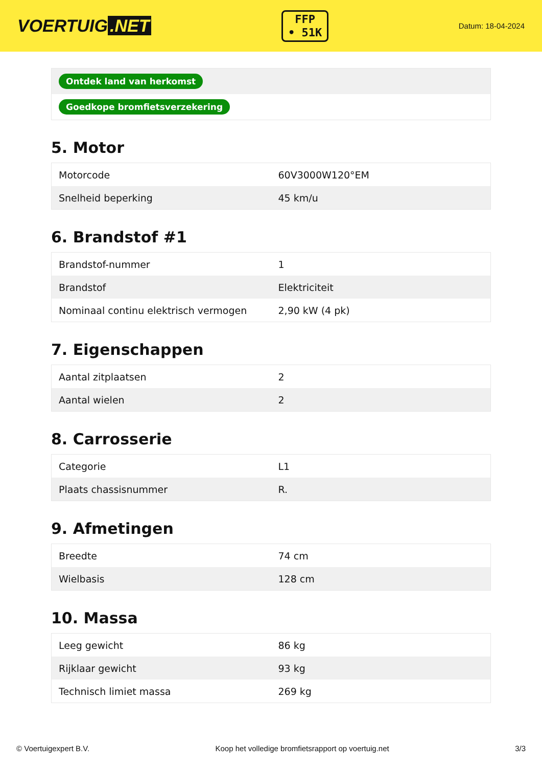VOERTUIG.NET
FFP
• 51K
Datum: 18-04-2024
| Ontdek land van herkomst |
| Goedkope bromfietsverzekering |
5. Motor
| Motorcode | 60V3000W120°EM |
| Snelheid beperking | 45 km/u |
6. Brandstof #1
| Brandstof-nummer | 1 |
| Brandstof | Elektriciteit |
| Nominaal continu elektrisch vermogen | 2,90 kW (4 pk) |
7. Eigenschappen
| Aantal zitplaatsen | 2 |
| Aantal wielen | 2 |
8. Carrosserie
| Categorie | L1 |
| Plaats chassisnummer | R. |
9. Afmetingen
| Breedte | 74 cm |
| Wielbasis | 128 cm |
10. Massa
| Leeg gewicht | 86 kg |
| Rijklaar gewicht | 93 kg |
| Technisch limiet massa | 269 kg |
© Voertuigexpert B.V. Koop het volledige bromfietsrapport op voertuig.net 3/3